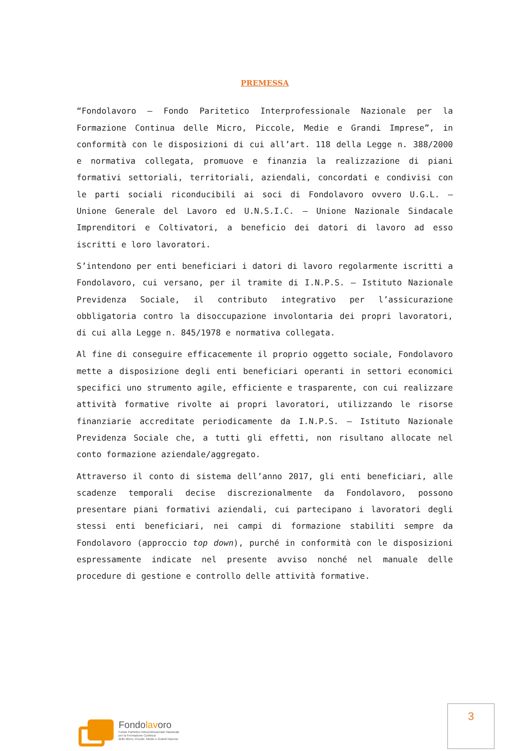PREMESSA
“Fondolavoro – Fondo Paritetico Interprofessionale Nazionale per la Formazione Continua delle Micro, Piccole, Medie e Grandi Imprese”, in conformità con le disposizioni di cui all’art. 118 della Legge n. 388/2000 e normativa collegata, promuove e finanzia la realizzazione di piani formativi settoriali, territoriali, aziendali, concordati e condivisi con le parti sociali riconducibili ai soci di Fondolavoro ovvero U.G.L. – Unione Generale del Lavoro ed U.N.S.I.C. – Unione Nazionale Sindacale Imprenditori e Coltivatori, a beneficio dei datori di lavoro ad esso iscritti e loro lavoratori.
S’intendono per enti beneficiari i datori di lavoro regolarmente iscritti a Fondolavoro, cui versano, per il tramite di I.N.P.S. – Istituto Nazionale Previdenza Sociale, il contributo integrativo per l’assicurazione obbligatoria contro la disoccupazione involontaria dei propri lavoratori, di cui alla Legge n. 845/1978 e normativa collegata.
Al fine di conseguire efficacemente il proprio oggetto sociale, Fondolavoro mette a disposizione degli enti beneficiari operanti in settori economici specifici uno strumento agile, efficiente e trasparente, con cui realizzare attività formative rivolte ai propri lavoratori, utilizzando le risorse finanziarie accreditate periodicamente da I.N.P.S. – Istituto Nazionale Previdenza Sociale che, a tutti gli effetti, non risultano allocate nel conto formazione aziendale/aggregato.
Attraverso il conto di sistema dell’anno 2017, gli enti beneficiari, alle scadenze temporali decise discrezionalmente da Fondolavoro, possono presentare piani formativi aziendali, cui partecipano i lavoratori degli stessi enti beneficiari, nei campi di formazione stabiliti sempre da Fondolavoro (approccio top down), purché in conformità con le disposizioni espressamente indicate nel presente avviso nonché nel manuale delle procedure di gestione e controllo delle attività formative.
Fondolavoro
Fondo Paritetico Interprofessionale Nazionale
per la Formazione Continua
delle Micro, Piccole, Medie e Grandi Imprese
3